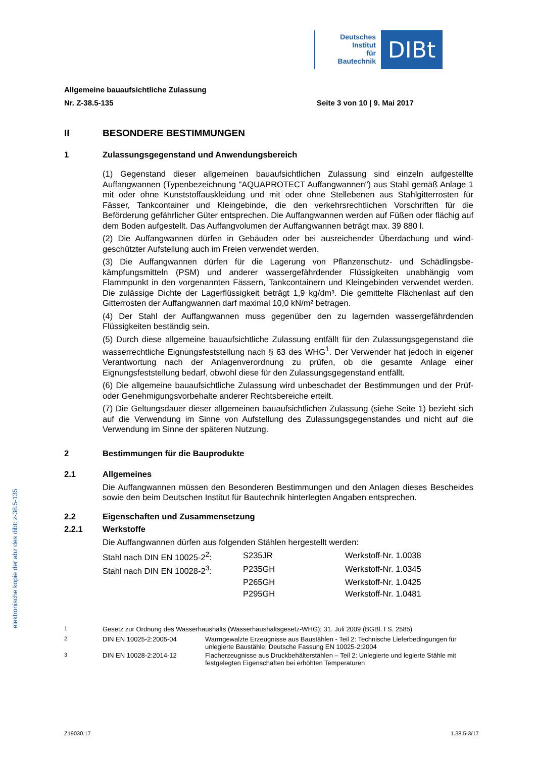Deutsches
Institut
für
Bautechnik
DIBt
Allgemeine bauaufsichtliche Zulassung
Nr. Z-38.5-135 Seite 3 von 10 | 9. Mai 2017
II BESONDERE BESTIMMUNGEN
1 Zulassungsgegenstand und Anwendungsbereich
(1) Gegenstand dieser allgemeinen bauaufsichtlichen Zulassung sind einzeln aufgestellte Auffangwannen (Typenbezeichnung "AQUAPROTECT Auffangwannen") aus Stahl gemäß Anlage 1 mit oder ohne Kunststoffauskleidung und mit oder ohne Stellebenen aus Stahl­gitterrosten für Fässer, Tankcontainer und Kleingebinde, die den verkehrsrechtlichen Vorschriften für die Beförderung gefährlicher Güter entsprechen. Die Auffangwannen werden auf Füßen oder flächig auf dem Boden aufgestellt. Das Auffangvolumen der Auffangwannen beträgt max. 39 880 l.
(2) Die Auffangwannen dürfen in Gebäuden oder bei ausreichender Überdachung und wind­geschützter Aufstellung auch im Freien verwendet werden.
(3) Die Auffangwannen dürfen für die Lagerung von Pflanzenschutz- und Schädlingsbe­kämpfungsmitteln (PSM) und anderer wassergefährdender Flüssigkeiten unabhängig vom Flammpunkt in den vorgenannten Fässern, Tankcontainern und Kleingebinden verwendet werden. Die zulässige Dichte der Lagerflüssigkeit beträgt 1,9 kg/dm³. Die gemittelte Flächen­last auf den Gitterrosten der Auffangwannen darf maximal 10,0 kN/m² betragen.
(4) Der Stahl der Auffangwannen muss gegenüber den zu lagernden wassergefährdenden Flüssigkeiten beständig sein.
(5) Durch diese allgemeine bauaufsichtliche Zulassung entfällt für den Zulassungsgegen­stand die wasserrechtliche Eignungsfeststellung nach § 63 des WHG<sup>1</sup>. Der Verwender hat jedoch in eigener Verantwortung nach der Anlagenverordnung zu prüfen, ob die gesamte Anlage einer Eignungsfeststellung bedarf, obwohl diese für den Zulassungsgegenstand entfällt.
(6) Die allgemeine bauaufsichtliche Zulassung wird unbeschadet der Bestimmungen und der Prüf- oder Genehmigungsvorbehalte anderer Rechtsbereiche erteilt.
(7) Die Geltungsdauer dieser allgemeinen bauaufsichtlichen Zulassung (siehe Seite 1) bezieht sich auf die Verwendung im Sinne von Aufstellung des Zulassungsgegenstandes und nicht auf die Verwendung im Sinne der späteren Nutzung.
2 Bestimmungen für die Bauprodukte
2.1 Allgemeines
Die Auffangwannen müssen den Besonderen Bestimmungen und den Anlagen dieses Bescheides sowie den beim Deutschen Institut für Bautechnik hinterlegten Angaben entsprechen.
2.2 Eigenschaften und Zusammensetzung
2.2.1 Werkstoffe
Die Auffangwannen dürfen aus folgenden Stählen hergestellt werden:
| Stahl nach DIN EN 10025-2<sup>2</sup>: | S235JR | Werkstoff-Nr. 1.0038 |
| Stahl nach DIN EN 10028-2<sup>3</sup>: | P235GH | Werkstoff-Nr. 1.0345 |
| | P265GH | Werkstoff-Nr. 1.0425 |
| | P295GH | Werkstoff-Nr. 1.0481 |
| <sup>1</sup> | Gesetz zur Ordnung des Wasserhaushalts (Wasserhaushaltsgesetz-WHG); 31. Juli 2009 (BGBl. I S. 2585) | |
| <sup>2</sup> | DIN EN 10025-2:2005-04 | Warmgewalzte Erzeugnisse aus Baustählen - Teil 2: Technische Lieferbedingungen für unlegierte Baustähle; Deutsche Fassung EN 10025-2:2004 |
| <sup>3</sup> | DIN EN 10028-2:2014-12 | Flacherzeugnisse aus Druckbehälterstählen – Teil 2: Unlegierte und legierte Stähle mit festgelegten Eigenschaften bei erhöhten Temperaturen |
elektronische kopie der abz des dibt: z-38.5-135
Z19030.17 1.38.5-3/17